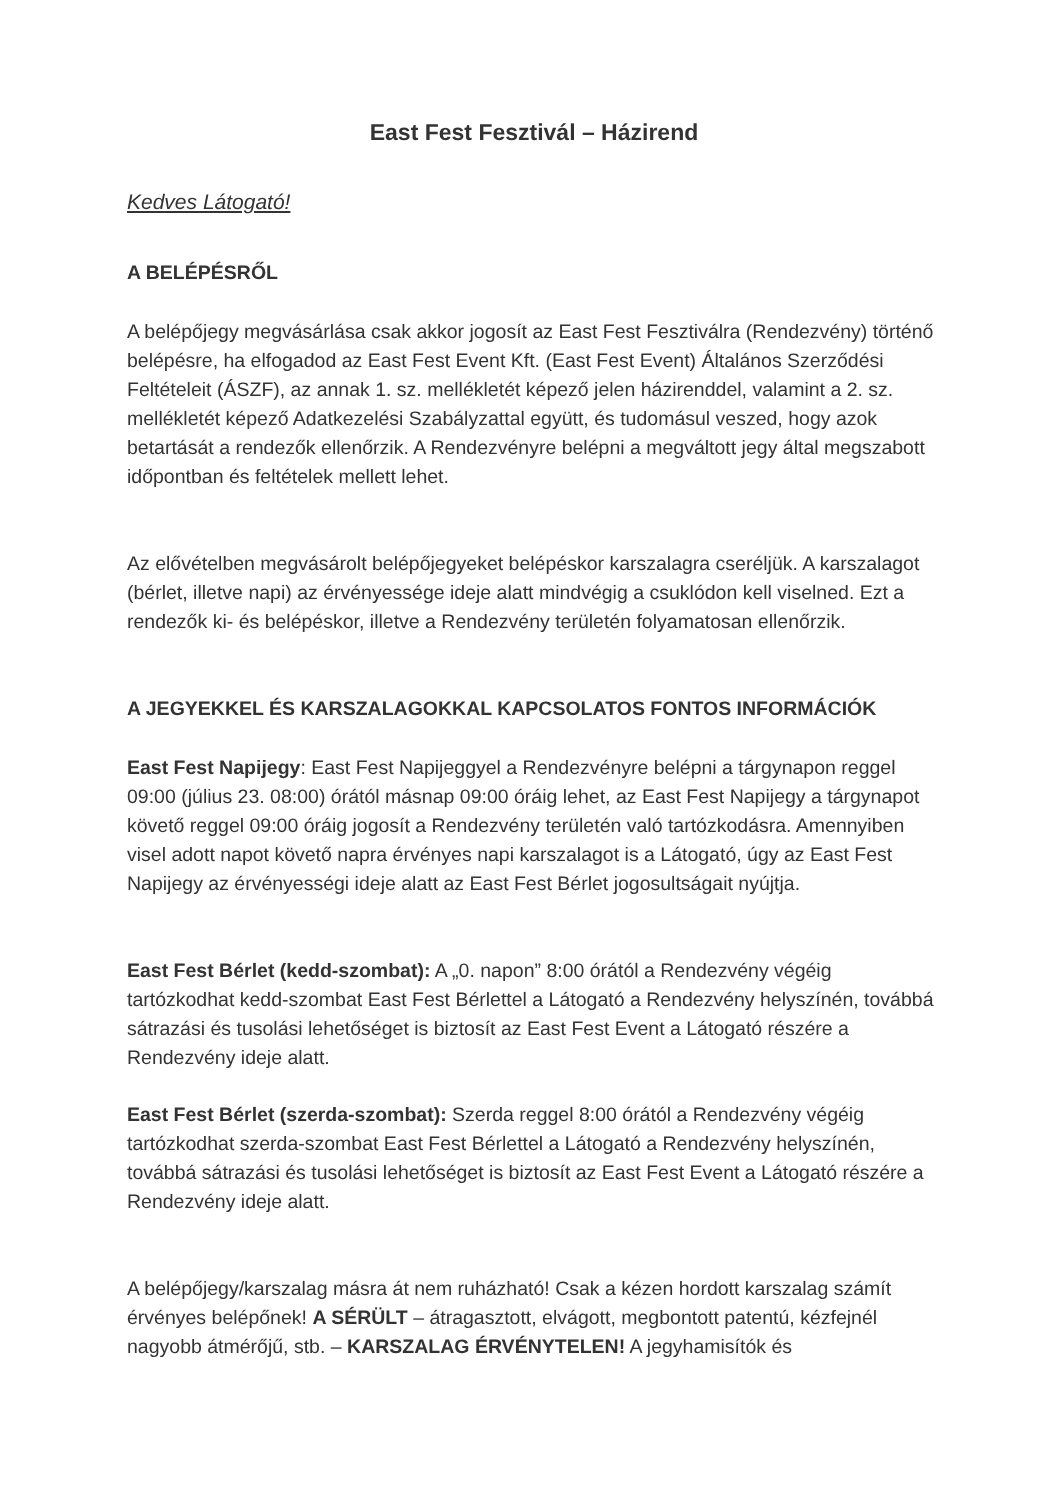East Fest Fesztivál – Házirend
Kedves Látogató!
A BELÉPÉSRŐL
A belépőjegy megvásárlása csak akkor jogosít az East Fest Fesztiválra (Rendezvény) történő belépésre, ha elfogadod az East Fest Event Kft. (East Fest Event) Általános Szerződési Feltételeit (ÁSZF), az annak 1. sz. mellékletét képező jelen házirenddel, valamint a 2. sz. mellékletét képező Adatkezelési Szabályzattal együtt, és tudomásul veszed, hogy azok betartását a rendezők ellenőrzik. A Rendezvényre belépni a megváltott jegy által megszabott időpontban és feltételek mellett lehet.
Az elővételben megvásárolt belépőjegyeket belépéskor karszalagra cseréljük. A karszalagot (bérlet, illetve napi) az érvényessége ideje alatt mindvégig a csuklódon kell viselned. Ezt a rendezők ki- és belépéskor, illetve a Rendezvény területén folyamatosan ellenőrzik.
A JEGYEKKEL ÉS KARSZALAGOKKAL KAPCSOLATOS FONTOS INFORMÁCIÓK
East Fest Napijegy: East Fest Napijeggyel a Rendezvényre belépni a tárgynapon reggel 09:00 (július 23. 08:00) órától másnap 09:00 óráig lehet, az East Fest Napijegy a tárgynapot követő reggel 09:00 óráig jogosít a Rendezvény területén való tartózkodásra. Amennyiben visel adott napot követő napra érvényes napi karszalagot is a Látogató, úgy az East Fest Napijegy az érvényességi ideje alatt az East Fest Bérlet jogosultságait nyújtja.
East Fest Bérlet (kedd-szombat): A „0. napon” 8:00 órától a Rendezvény végéig tartózkodhat kedd-szombat East Fest Bérlettel a Látogató a Rendezvény helyszínén, továbbá sátrazási és tusolási lehetőséget is biztosít az East Fest Event a Látogató részére a Rendezvény ideje alatt.
East Fest Bérlet (szerda-szombat): Szerda reggel 8:00 órától a Rendezvény végéig tartózkodhat szerda-szombat East Fest Bérlettel a Látogató a Rendezvény helyszínén, továbbá sátrazási és tusolási lehetőséget is biztosít az East Fest Event a Látogató részére a Rendezvény ideje alatt.
A belépőjegy/karszalag másra át nem ruházható! Csak a kézen hordott karszalag számít érvényes belépőnek! A SÉRÜLT – átragasztott, elvágott, megbontott patentú, kézfejnél nagyobb átmérőjű, stb. – KARSZALAG ÉRVÉNYTELEN! A jegyhamisítók és